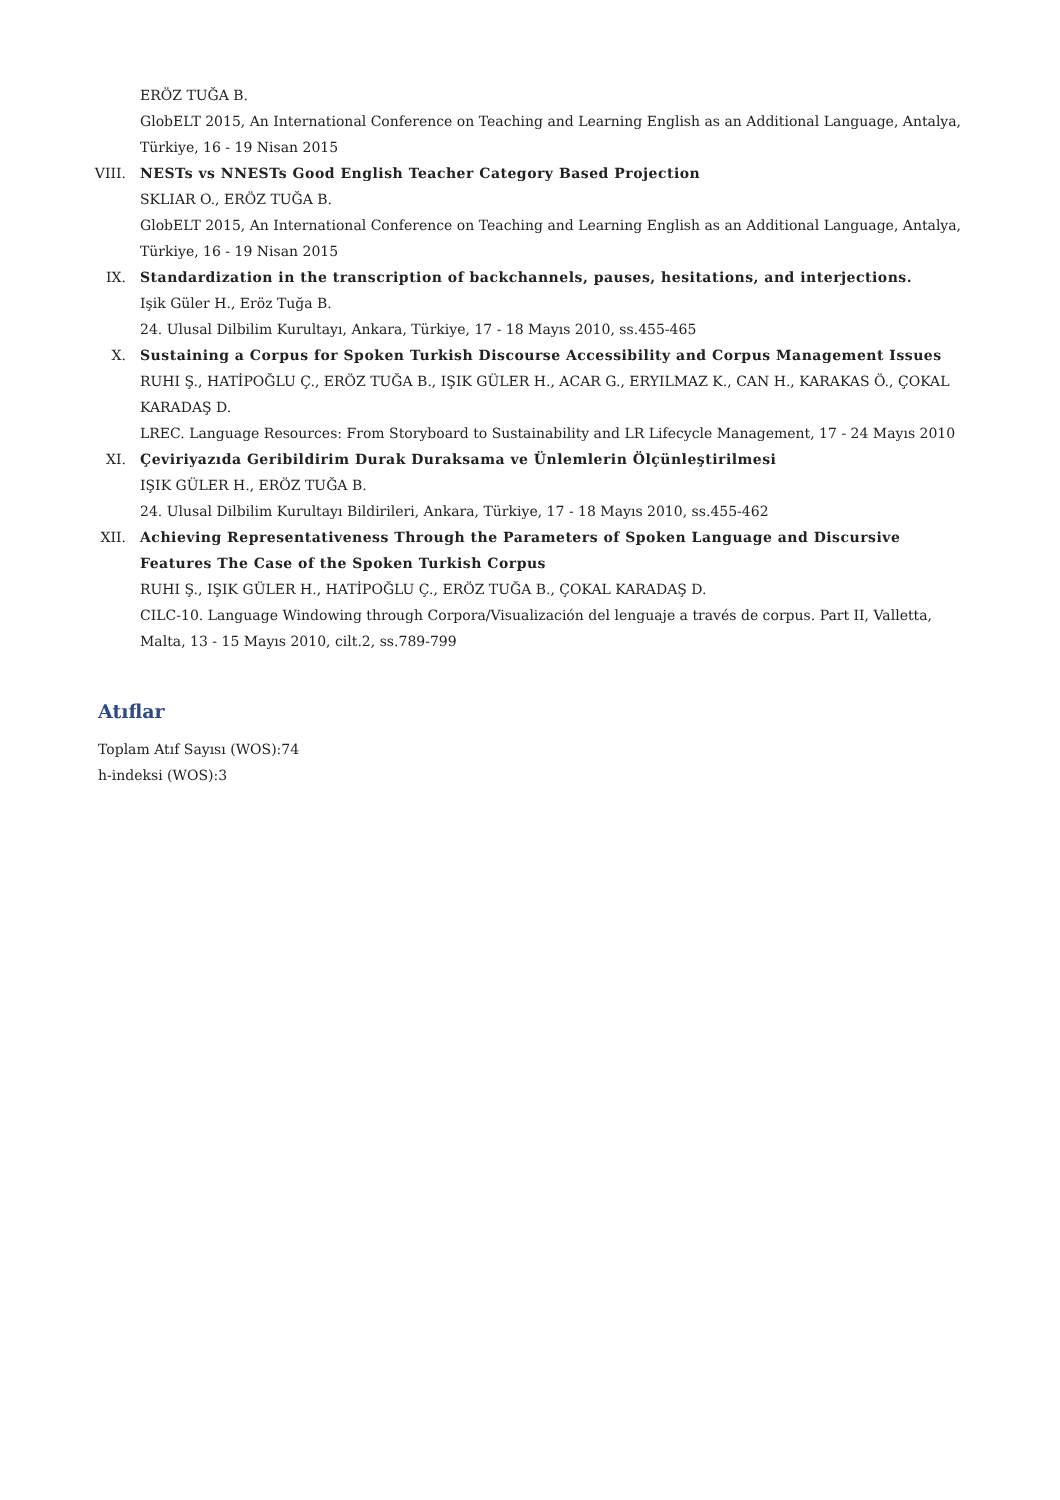ERÖZ TUĞA B.
GlobELT 2015, An International Conference on Teaching and Learning English as an Additional Language, Antalya, Türkiye, 16 - 19 Nisan 2015
VIII. NESTs vs NNESTs Good English Teacher Category Based Projection
SKLIAR O., ERÖZ TUĞA B.
GlobELT 2015, An International Conference on Teaching and Learning English as an Additional Language, Antalya, Türkiye, 16 - 19 Nisan 2015
IX. Standardization in the transcription of backchannels, pauses, hesitations, and interjections.
Işik Güler H., Eröz Tuğa B.
24. Ulusal Dilbilim Kurultayı, Ankara, Türkiye, 17 - 18 Mayıs 2010, ss.455-465
X. Sustaining a Corpus for Spoken Turkish Discourse Accessibility and Corpus Management Issues
RUHI Ş., HATİPOĞLU Ç., ERÖZ TUĞA B., IŞIK GÜLER H., ACAR G., ERYILMAZ K., CAN H., KARAKAS Ö., ÇOKAL KARADAŞ D.
LREC. Language Resources: From Storyboard to Sustainability and LR Lifecycle Management, 17 - 24 Mayıs 2010
XI. Çeviriyazıda Geribildirim Durak Duraksama ve Ünlemlerin Ölçünleştirilmesi
IŞIK GÜLER H., ERÖZ TUĞA B.
24. Ulusal Dilbilim Kurultayı Bildirileri, Ankara, Türkiye, 17 - 18 Mayıs 2010, ss.455-462
XII. Achieving Representativeness Through the Parameters of Spoken Language and Discursive Features The Case of the Spoken Turkish Corpus
RUHI Ş., IŞIK GÜLER H., HATİPOĞLU Ç., ERÖZ TUĞA B., ÇOKAL KARADAŞ D.
CILC-10. Language Windowing through Corpora/Visualización del lenguaje a través de corpus. Part II, Valletta, Malta, 13 - 15 Mayıs 2010, cilt.2, ss.789-799
Atıflar
Toplam Atıf Sayısı (WOS):74
h-indeksi (WOS):3